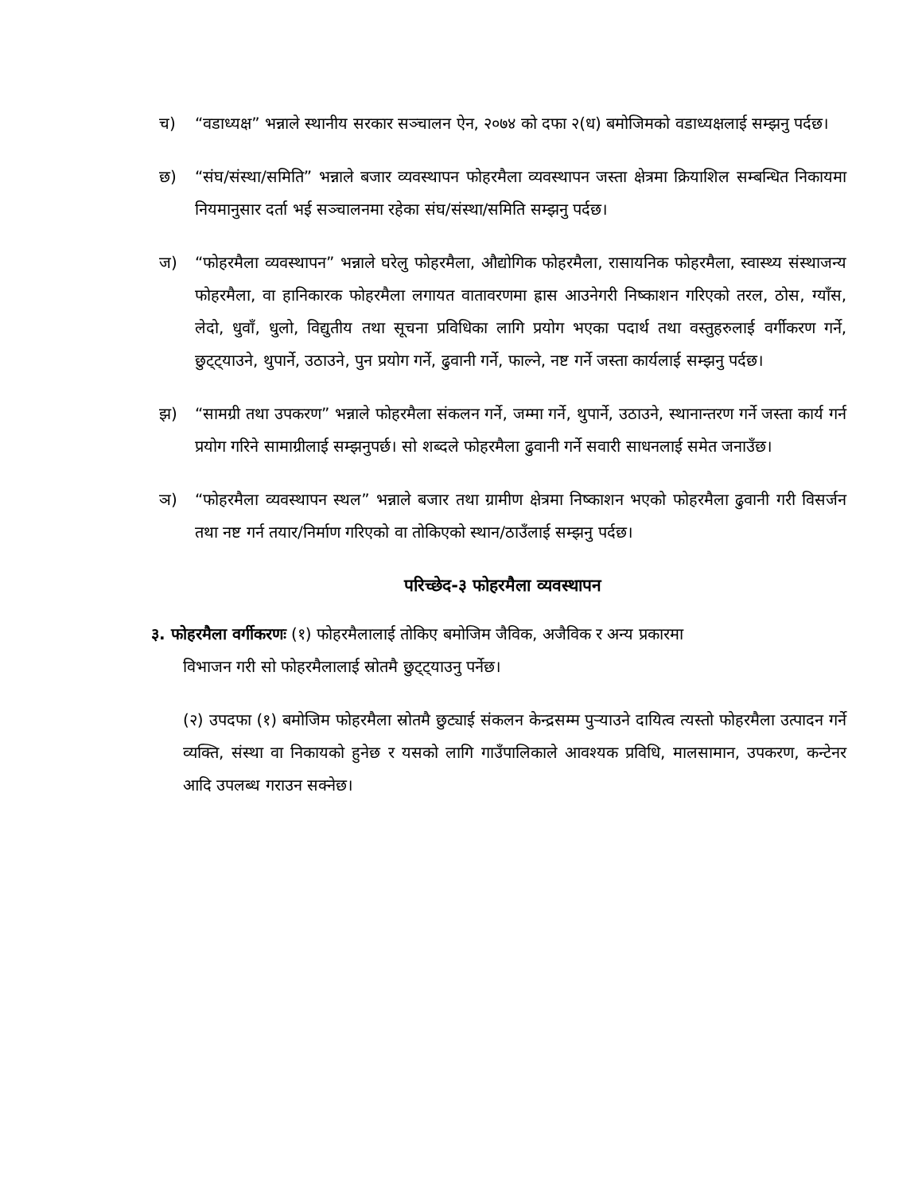च) “वडाध्यक्ष” भन्नाले स्थानीय सरकार सञ्चालन ऐन, २०७४ को दफा २(ध) बमोजिमको वडाध्यक्षलाई सम्झनु पर्दछ।
छ) “संघ/संस्था/समिति” भन्नाले बजार व्यवस्थापन फोहरमैला व्यवस्थापन जस्ता क्षेत्रमा क्रियाशिल सम्बन्धित निकायमा नियमानुसार दर्ता भई सञ्चालनमा रहेका संघ/संस्था/समिति सम्झनु पर्दछ।
ज) “फोहरमैला व्यवस्थापन” भन्नाले घरेलु फोहरमैला, औद्योगिक फोहरमैला, रासायनिक फोहरमैला, स्वास्थ्य संस्थाजन्य फोहरमैला, वा हानिकारक फोहरमैला लगायत वातावरणमा ह्रास आउनेगरी निष्काशन गरिएको तरल, ठोस, ग्याँस, लेदो, धुवाँ, धुलो, विद्युतीय तथा सूचना प्रविधिका लागि प्रयोग भएका पदार्थ तथा वस्तुहरुलाई वर्गीकरण गर्ने, छुट्ट्याउने, थुपार्ने, उठाउने, पुन प्रयोग गर्ने, ढुवानी गर्ने, फाल्ने, नष्ट गर्ने जस्ता कार्यलाई सम्झनु पर्दछ।
झ) “सामग्री तथा उपकरण” भन्नाले फोहरमैला संकलन गर्ने, जम्मा गर्ने, थुपार्ने, उठाउने, स्थानान्तरण गर्ने जस्ता कार्य गर्न प्रयोग गरिने सामाग्रीलाई सम्झनुपर्छ। सो शब्दले फोहरमैला ढुवानी गर्ने सवारी साधनलाई समेत जनाउँछ।
ञ) “फोहरमैला व्यवस्थापन स्थल” भन्नाले बजार तथा ग्रामीण क्षेत्रमा निष्काशन भएको फोहरमैला ढुवानी गरी विसर्जन तथा नष्ट गर्न तयार/निर्माण गरिएको वा तोकिएको स्थान/ठाउँलाई सम्झनु पर्दछ।
परिच्छेद-३ फोहरमैला व्यवस्थापन
३. फोहरमैला वर्गीकरणः (१) फोहरमैलालाई तोकिए बमोजिम जैविक, अजैविक र अन्य प्रकारमा
विभाजन गरी सो फोहरमैलालाई स्रोतमै छुट्ट्याउनु पर्नेछ।
(२) उपदफा (१) बमोजिम फोहरमैला स्रोतमै छुट्याई संकलन केन्द्रसम्म पुऱ्याउने दायित्व त्यस्तो फोहरमैला उत्पादन गर्ने व्यक्ति, संस्था वा निकायको हुनेछ र यसको लागि गाउँपालिकाले आवश्यक प्रविधि, मालसामान, उपकरण, कन्टेनर आदि उपलब्ध गराउन सक्नेछ।